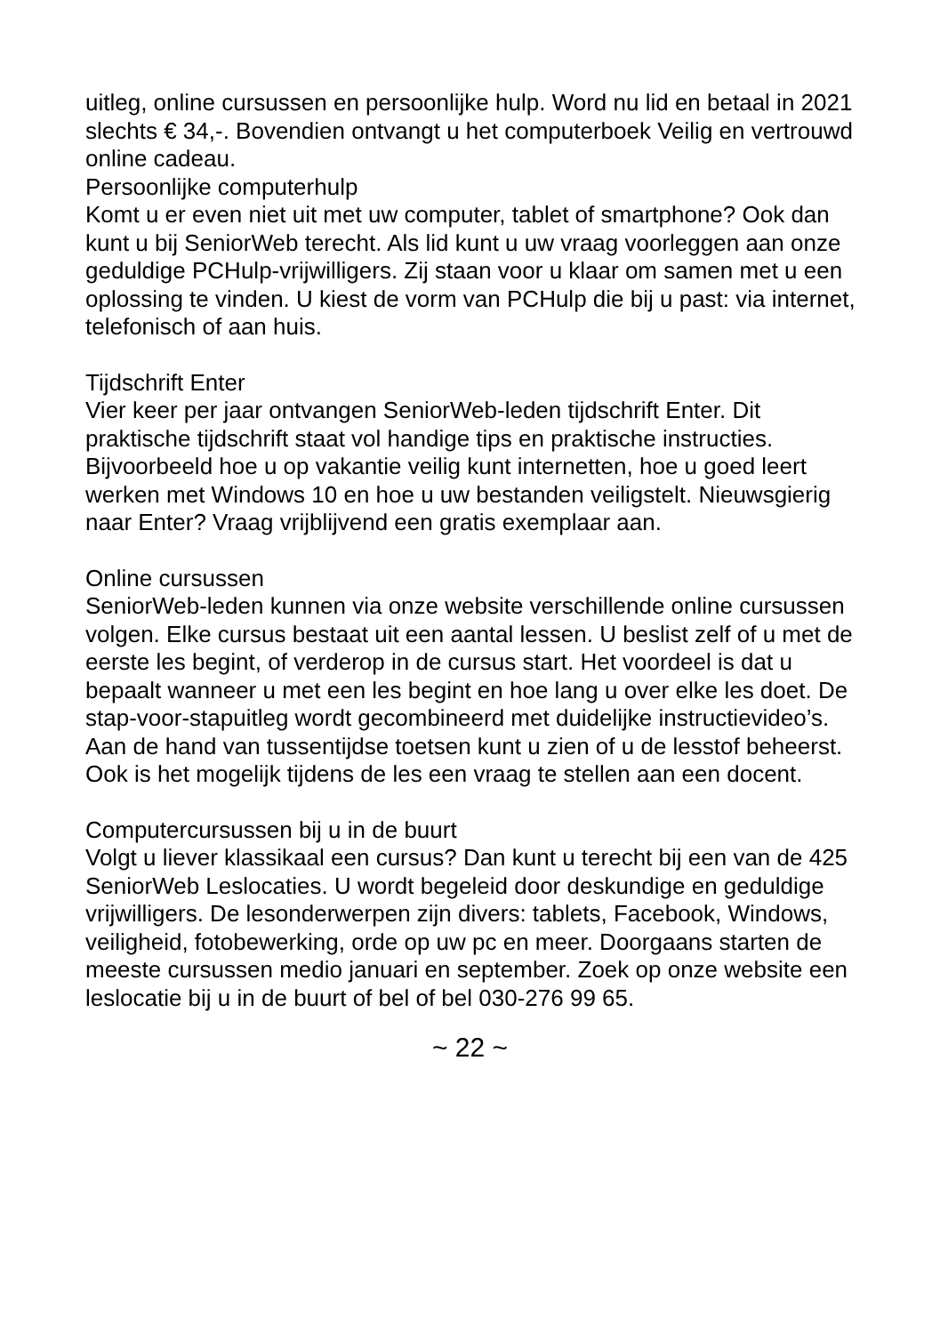uitleg, online cursussen en persoonlijke hulp. Word nu lid en betaal in 2021 slechts € 34,-. Bovendien ontvangt u het computerboek Veilig en vertrouwd online cadeau.
Persoonlijke computerhulp
Komt u er even niet uit met uw computer, tablet of smartphone? Ook dan kunt u bij SeniorWeb terecht. Als lid kunt u uw vraag voorleggen aan onze geduldige PCHulp-vrijwilligers. Zij staan voor u klaar om samen met u een oplossing te vinden. U kiest de vorm van PCHulp die bij u past: via internet, telefonisch of aan huis.
Tijdschrift Enter
Vier keer per jaar ontvangen SeniorWeb-leden tijdschrift Enter. Dit praktische tijdschrift staat vol handige tips en praktische instructies. Bijvoorbeeld hoe u op vakantie veilig kunt internetten, hoe u goed leert werken met Windows 10 en hoe u uw bestanden veiligstelt. Nieuwsgierig naar Enter? Vraag vrijblijvend een gratis exemplaar aan.
Online cursussen
SeniorWeb-leden kunnen via onze website verschillende online cursussen volgen. Elke cursus bestaat uit een aantal lessen. U beslist zelf of u met de eerste les begint, of verderop in de cursus start. Het voordeel is dat u bepaalt wanneer u met een les begint en hoe lang u over elke les doet. De stap-voor-stapuitleg wordt gecombineerd met duidelijke instructievideo’s. Aan de hand van tussentijdse toetsen kunt u zien of u de lesstof beheerst. Ook is het mogelijk tijdens de les een vraag te stellen aan een docent.
Computercursussen bij u in de buurt
Volgt u liever klassikaal een cursus? Dan kunt u terecht bij een van de 425 SeniorWeb Leslocaties. U wordt begeleid door deskundige en geduldige vrijwilligers. De lesonderwerpen zijn divers: tablets, Facebook, Windows, veiligheid, fotobewerking, orde op uw pc en meer. Doorgaans starten de meeste cursussen medio januari en september. Zoek op onze website een leslocatie bij u in de buurt of bel of bel 030-276 99 65.
~ 22 ~